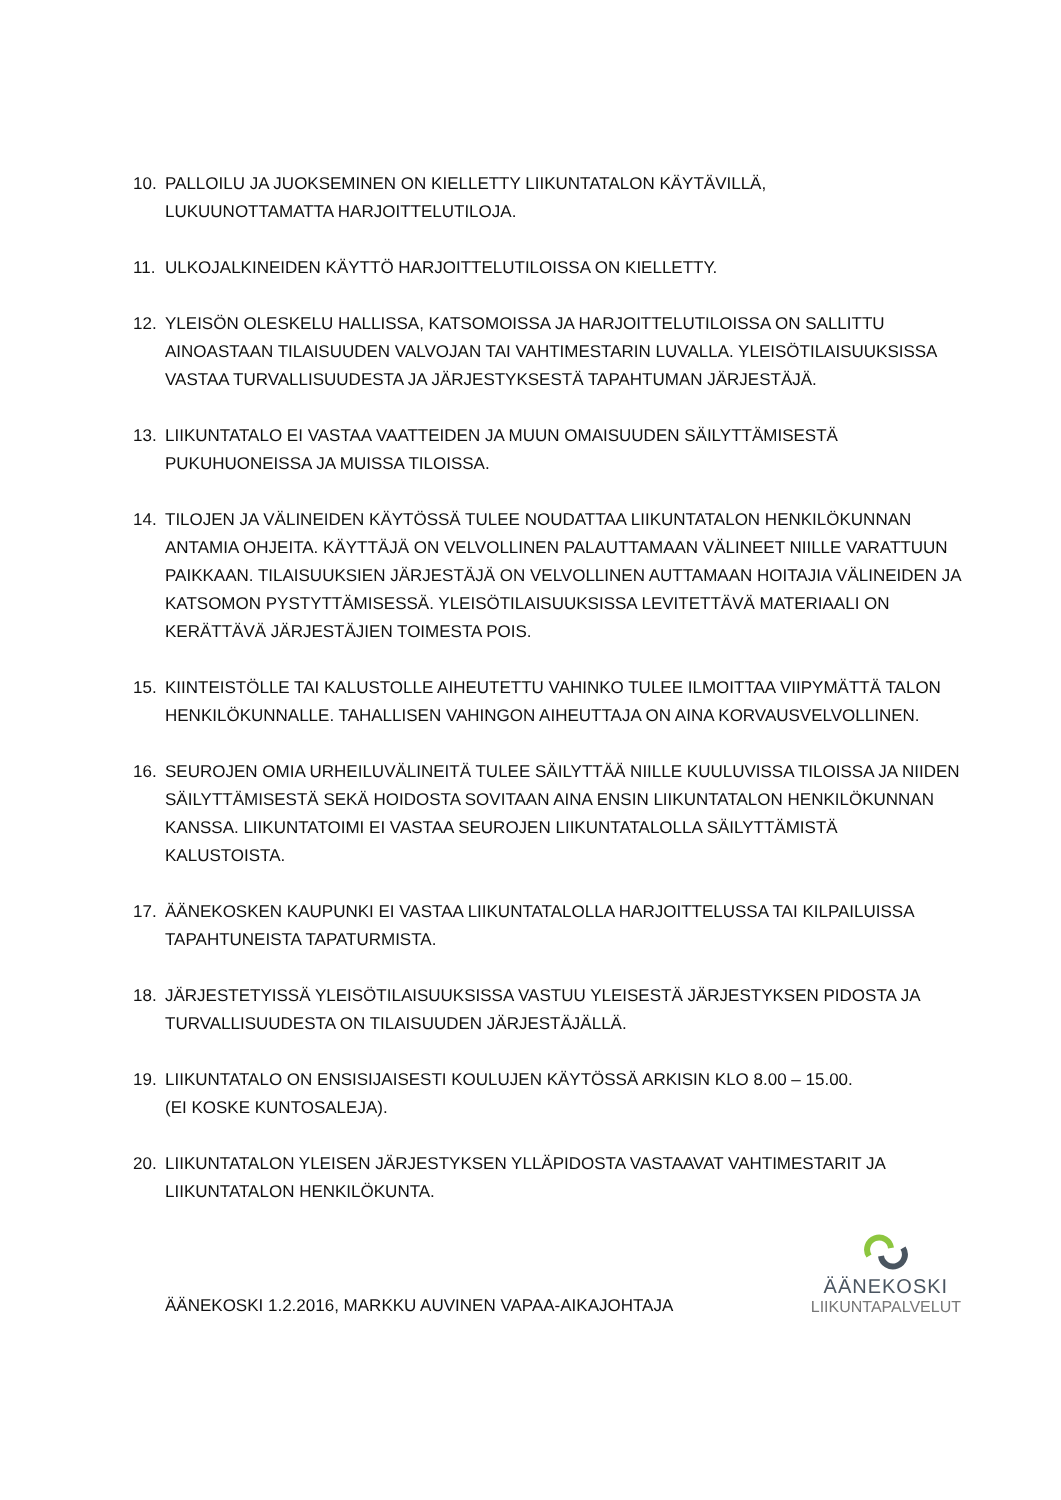10. PALLOILU JA JUOKSEMINEN ON KIELLETTY LIIKUNTATALON KÄYTÄVILLÄ,
LUKUUNOTTAMATTA HARJOITTELUTILOJA.
11. ULKOJALKINEIDEN KÄYTTÖ HARJOITTELUTILOISSA ON KIELLETTY.
12. YLEISÖN OLESKELU HALLISSA, KATSOMOISSA JA HARJOITTELUTILOISSA ON SALLITTU AINOASTAAN TILAISUUDEN VALVOJAN TAI VAHTIMESTARIN LUVALLA. YLEISÖTILAISUUKSISSA VASTAA TURVALLISUUDESTA JA JÄRJESTYKSESTÄ TAPAHTUMAN JÄRJESTÄJÄ.
13. LIIKUNTATALO EI VASTAA VAATTEIDEN JA MUUN OMAISUUDEN SÄILYTTÄMISESTÄ PUKUHUONEISSA JA MUISSA TILOISSA.
14. TILOJEN JA VÄLINEIDEN KÄYTÖSSÄ TULEE NOUDATTAA LIIKUNTATALON HENKILÖKUNNAN ANTAMIA OHJEITA. KÄYTTÄJÄ ON VELVOLLINEN PALAUTTAMAAN VÄLINEET NIILLE VARATTUUN PAIKKAAN. TILAISUUKSIEN JÄRJESTÄJÄ ON VELVOLLINEN AUTTAMAAN HOITAJIA VÄLINEIDEN JA KATSOMON PYSTYTTÄMISESSÄ. YLEISÖTILAISUUKSISSA LEVITETTÄVÄ MATERIAALI ON KERÄTTÄVÄ JÄRJESTÄJIEN TOIMESTA POIS.
15. KIINTEISTÖLLE TAI KALUSTOLLE AIHEUTETTU VAHINKO TULEE ILMOITTAA VIIPYMÄTTÄ TALON HENKILÖKUNNALLE. TAHALLISEN VAHINGON AIHEUTTAJA ON AINA KORVAUSVELVOLLINEN.
16. SEUROJEN OMIA URHEILUVÄLINEITÄ TULEE SÄILYTTÄÄ NIILLE KUULUVISSA TILOISSA JA NIIDEN SÄILYTTÄMISESTÄ SEKÄ HOIDOSTA SOVITAAN AINA ENSIN LIIKUNTATALON HENKILÖKUNNAN KANSSA. LIIKUNTATOIMI EI VASTAA SEUROJEN LIIKUNTATALOLLA SÄILYTTÄMISTÄ KALUSTOISTA.
17. ÄÄNEKOSKEN KAUPUNKI EI VASTAA LIIKUNTATALOLLA HARJOITTELUSSA TAI KILPAILUISSA TAPAHTUNEISTA TAPATURMISTA.
18. JÄRJESTETYISSÄ YLEISÖTILAISUUKSISSA VASTUU YLEISESTÄ JÄRJESTYKSEN PIDOSTA JA TURVALLISUUDESTA ON TILAISUUDEN JÄRJESTÄJÄLLÄ.
19. LIIKUNTATALO ON ENSISIJAISESTI KOULUJEN KÄYTÖSSÄ ARKISIN KLO 8.00 – 15.00.
(EI KOSKE KUNTOSALEJA).
20. LIIKUNTATALON YLEISEN JÄRJESTYKSEN YLLÄPIDOSTA VASTAAVAT VAHTIMESTARIT JA LIIKUNTATALON HENKILÖKUNTA.
ÄÄNEKOSKI 1.2.2016, MARKKU AUVINEN VAPAA-AIKAJOHTAJA
ÄÄNEKOSKI
LIIKUNTAPALVELUT